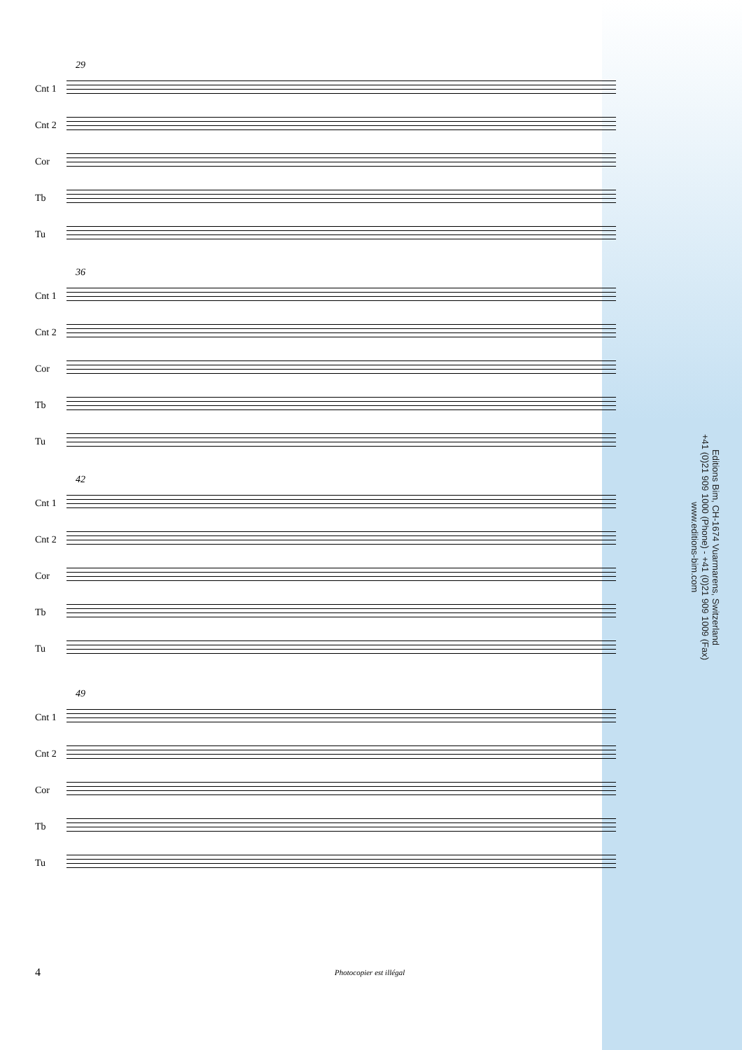29
Cnt 1
Cnt 2
Cor
Tb
Tu
36
Cnt 1
Cnt 2
Cor
Tb
Tu
42
Cnt 1
Cnt 2
Cor
Tb
Tu
49
Cnt 1
Cnt 2
Cor
Tb
Tu
Editions Bim, CH-1674 Vuarmarens, Switzerland
+41 (0)21 909 1000 (Phone) - +41 (0)21 909 1009 (Fax)
www.editions-bim.com
4 Photocopier est illégal